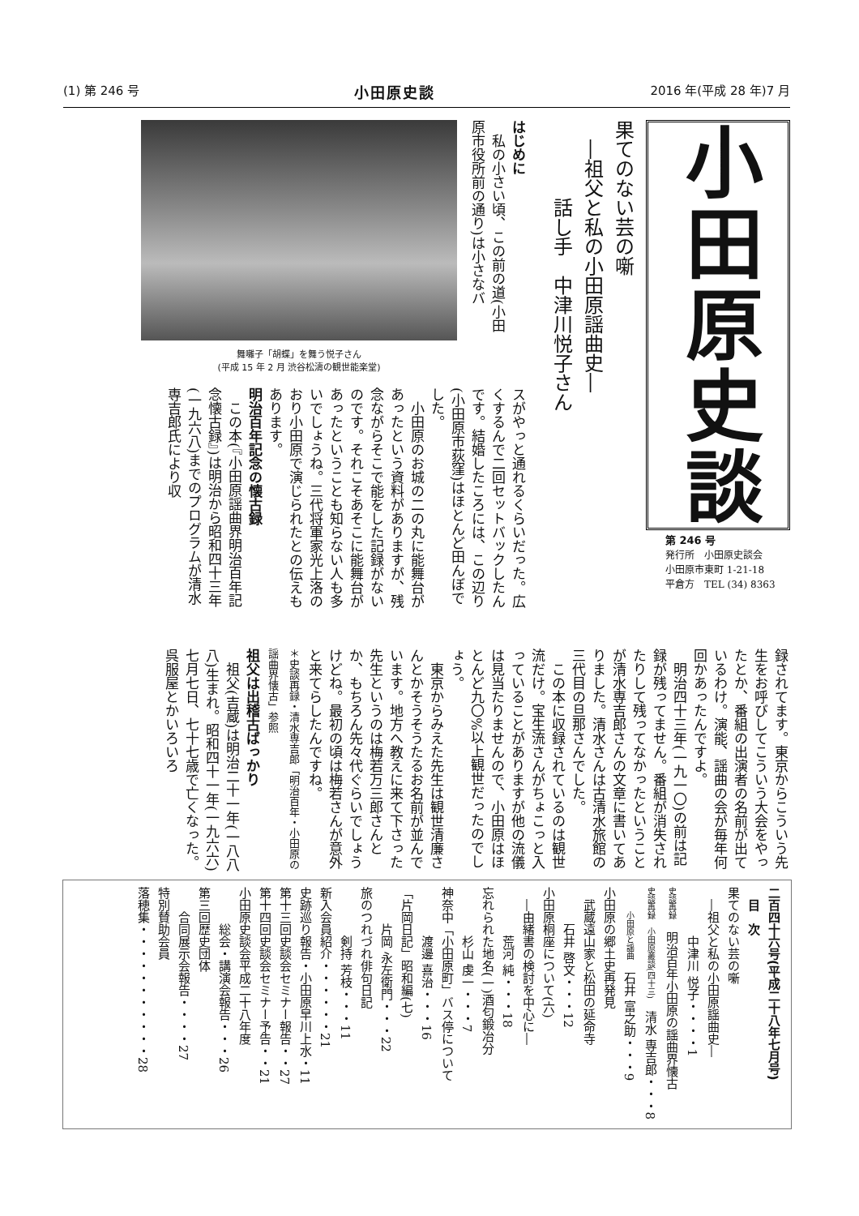(1) 第 246 号 小田原史談 2016 年(平成 28 年)7 月
小田原史談
第 246 号
発行所　小田原史談会
小田原市東町 1-21-18
平倉方　TEL (34) 8363
果てのない芸の噺
　―祖父と私の小田原謡曲史―
　　　　話し手　中津川悦子さん
はじめに
　私の小さい頃、この前の道(小田原市役所前の通り)は小さなバ
舞囃子「胡蝶」を舞う悦子さん
(平成 15 年 2 月 渋谷松濤の観世能楽堂)
スがやっと通れるくらいだった。広くするんで二回セットバックしたんです。結婚したころには、この辺り(小田原市荻窪)はほとんど田んぼでした。
　小田原のお城の二の丸に能舞台があったという資料がありますが、残念ながらそこで能をした記録がないのです。それこそあそこに能舞台があったということも知らない人も多いでしょうね。三代将軍家光上洛のおり小田原で演じられたとの伝えもあります。
明治百年記念の懐古録
　この本(『小田原謡曲界明治百年記念懐古録』)は明治から昭和四十三年(一九六八)までのプログラムが清水専吉郎氏により収
録されてます。東京からこういう先生をお呼びしてこういう大会をやったとか、番組の出演者の名前が出ているわけ。演能、謡曲の会が毎年何回かあったんですよ。
　明治四十三年(一九一〇)の前は記録が残ってません。番組が消失されたりして残ってなかったということが清水専吉郎さんの文章に書いてありました。清水さんは古清水旅館の三代目の旦那さんでした。
　この本に収録されているのは観世流だけ。宝生流さんがちょこっと入っていることがありますが他の流儀は見当たりませんので、小田原はほとんど九〇%以上観世だったのでしょう。
　東京からみえた先生は観世清廉さんとかそうそうたるお名前が並んでいます。地方へ教えに来て下さった先生というのは梅若万三郎さんとか、もちろん先々代ぐらいでしょうけどね。最初の頃は梅若さんが意外と来てらしたんですね。
＊史談再録・清水専吉郎「明治百年・小田原の謡曲界懐古」参照
祖父は出稽古ばっかり
　祖父(吉蔵)は明治二十一年(一八八八)生まれ。昭和四十一年(一九六六)七月七日、七十七歳で亡くなった。呉服屋とかいろいろ
二百四十六号(平成二十八年七月号)
　目　次
果てのない芸の噺
　―祖父と私の小田原謡曲史―
　　　　中津川 悦子・・・・1
史談再録　明治百年小田原の謡曲界懐古
史談再録　小田原叢談(四十三)　清水 専吉郎・・・8
　　小田原と謡曲　石井 富之助・・・9
小田原の郷土史再発見
　武蔵遠山家と松田の延命寺
　　　石井 啓文・・・12
小田原桐座について(六)
　―由緒書の検討を中心に―
　　　　荒河 純・・・18
忘れられた地名(一)酒匂鍛冶分
　　　　杉山 虔一・・・7
神奈中「小田原町」バス停について
　　　　渡邊 喜治・・・16
「片岡日記」昭和編(七)
　　　片岡 永左衛門・・・22
旅のつれづれ俳句日記
　　　　剣持 芳枝・・・11
新入会員紹介・・・・・・21
史跡巡り報告・小田原早川上水・11
第十三回史談会セミナー報告・・27
第十四回史談会セミナー予告・・21
小田原史談会平成二十八年度
　　　総会・講演会報告・・・26
第三回歴史団体
　　合同展示会報告・・・・27
特別賛助会員
落穂集・・・・・・・・・・・28